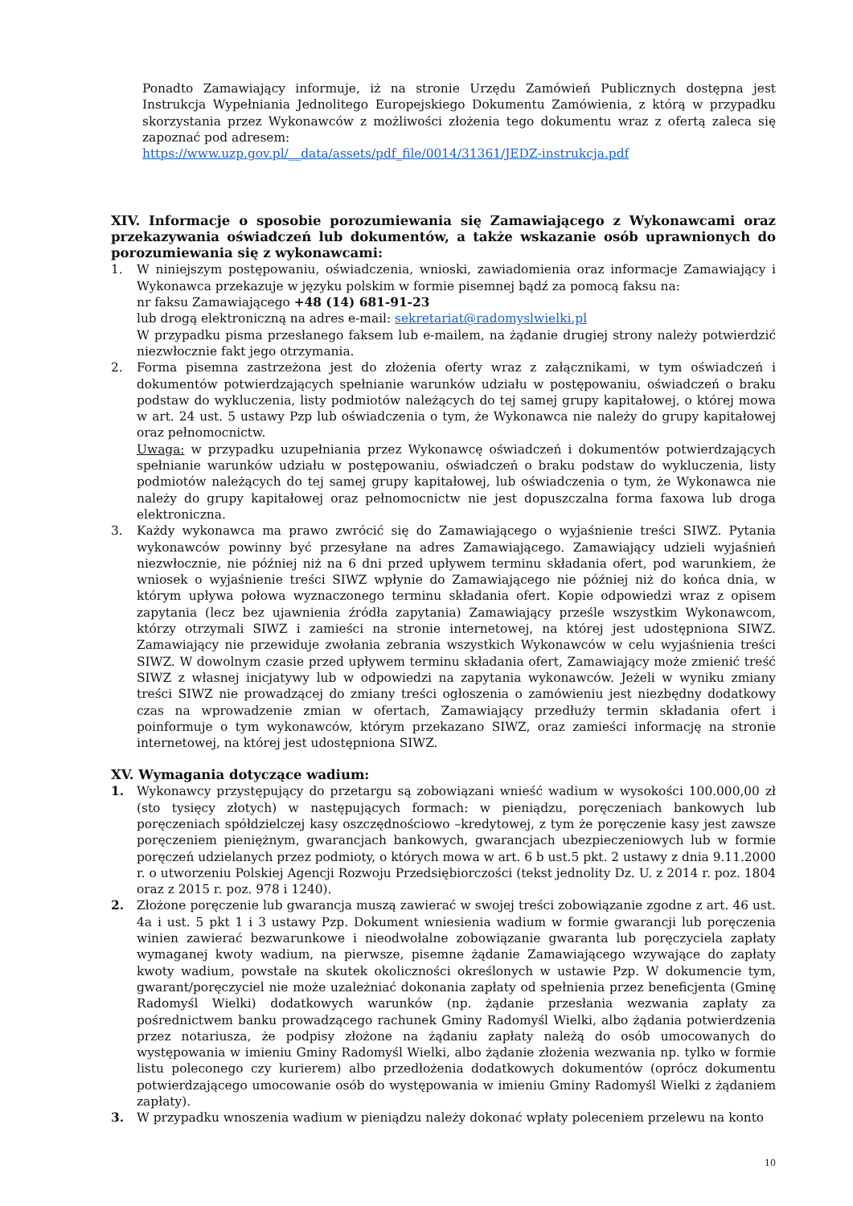Ponadto Zamawiający informuje, iż na stronie Urzędu Zamówień Publicznych dostępna jest Instrukcja Wypełniania Jednolitego Europejskiego Dokumentu Zamówienia, z którą w przypadku skorzystania przez Wykonawców z możliwości złożenia tego dokumentu wraz z ofertą zaleca się zapoznać pod adresem:
https://www.uzp.gov.pl/__data/assets/pdf_file/0014/31361/JEDZ-instrukcja.pdf
XIV. Informacje o sposobie porozumiewania się Zamawiającego z Wykonawcami oraz przekazywania oświadczeń lub dokumentów, a także wskazanie osób uprawnionych do porozumiewania się z wykonawcami:
1. W niniejszym postępowaniu, oświadczenia, wnioski, zawiadomienia oraz informacje Zamawiający i Wykonawca przekazuje w języku polskim w formie pisemnej bądź za pomocą faksu na:
nr faksu Zamawiającego +48 (14) 681-91-23
lub drogą elektroniczną na adres e-mail: sekretariat@radomyslwielki.pl
W przypadku pisma przesłanego faksem lub e-mailem, na żądanie drugiej strony należy potwierdzić niezwłocznie fakt jego otrzymania.
2. Forma pisemna zastrzeżona jest do złożenia oferty wraz z załącznikami, w tym oświadczeń i dokumentów potwierdzających spełnianie warunków udziału w postępowaniu, oświadczeń o braku podstaw do wykluczenia, listy podmiotów należących do tej samej grupy kapitałowej, o której mowa w art. 24 ust. 5 ustawy Pzp lub oświadczenia o tym, że Wykonawca nie należy do grupy kapitałowej oraz pełnomocnictw.
Uwaga: w przypadku uzupełniania przez Wykonawcę oświadczeń i dokumentów potwierdzających spełnianie warunków udziału w postępowaniu, oświadczeń o braku podstaw do wykluczenia, listy podmiotów należących do tej samej grupy kapitałowej, lub oświadczenia o tym, że Wykonawca nie należy do grupy kapitałowej oraz pełnomocnictw nie jest dopuszczalna forma faxowa lub droga elektroniczna.
3. Każdy wykonawca ma prawo zwrócić się do Zamawiającego o wyjaśnienie treści SIWZ. Pytania wykonawców powinny być przesyłane na adres Zamawiającego. Zamawiający udzieli wyjaśnień niezwłocznie, nie później niż na 6 dni przed upływem terminu składania ofert, pod warunkiem, że wniosek o wyjaśnienie treści SIWZ wpłynie do Zamawiającego nie później niż do końca dnia, w którym upływa połowa wyznaczonego terminu składania ofert. Kopie odpowiedzi wraz z opisem zapytania (lecz bez ujawnienia źródła zapytania) Zamawiający prześle wszystkim Wykonawcom, którzy otrzymali SIWZ i zamieści na stronie internetowej, na której jest udostępniona SIWZ. Zamawiający nie przewiduje zwołania zebrania wszystkich Wykonawców w celu wyjaśnienia treści SIWZ. W dowolnym czasie przed upływem terminu składania ofert, Zamawiający może zmienić treść SIWZ z własnej inicjatywy lub w odpowiedzi na zapytania wykonawców. Jeżeli w wyniku zmiany treści SIWZ nie prowadzącej do zmiany treści ogłoszenia o zamówieniu jest niezbędny dodatkowy czas na wprowadzenie zmian w ofertach, Zamawiający przedłuży termin składania ofert i poinformuje o tym wykonawców, którym przekazano SIWZ, oraz zamieści informację na stronie internetowej, na której jest udostępniona SIWZ.
XV. Wymagania dotyczące wadium:
1. Wykonawcy przystępujący do przetargu są zobowiązani wnieść wadium w wysokości 100.000,00 zł (sto tysięcy złotych) w następujących formach: w pieniądzu, poręczeniach bankowych lub poręczeniach spółdzielczej kasy oszczędnościowo –kredytowej, z tym że poręczenie kasy jest zawsze poręczeniem pieniężnym, gwarancjach bankowych, gwarancjach ubezpieczeniowych lub w formie poręczeń udzielanych przez podmioty, o których mowa w art. 6 b ust.5 pkt. 2 ustawy z dnia 9.11.2000 r. o utworzeniu Polskiej Agencji Rozwoju Przedsiębiorczości (tekst jednolity Dz. U. z 2014 r. poz. 1804 oraz z 2015 r. poz. 978 i 1240).
2. Złożone poręczenie lub gwarancja muszą zawierać w swojej treści zobowiązanie zgodne z art. 46 ust. 4a i ust. 5 pkt 1 i 3 ustawy Pzp. Dokument wniesienia wadium w formie gwarancji lub poręczenia winien zawierać bezwarunkowe i nieodwołalne zobowiązanie gwaranta lub poręczyciela zapłaty wymaganej kwoty wadium, na pierwsze, pisemne żądanie Zamawiającego wzywające do zapłaty kwoty wadium, powstałe na skutek okoliczności określonych w ustawie Pzp. W dokumencie tym, gwarant/poręczyciel nie może uzależniać dokonania zapłaty od spełnienia przez beneficjenta (Gminę Radomyśl Wielki) dodatkowych warunków (np. żądanie przesłania wezwania zapłaty za pośrednictwem banku prowadzącego rachunek Gminy Radomyśl Wielki, albo żądania potwierdzenia przez notariusza, że podpisy złożone na żądaniu zapłaty należą do osób umocowanych do występowania w imieniu Gminy Radomyśl Wielki, albo żądanie złożenia wezwania np. tylko w formie listu poleconego czy kurierem) albo przedłożenia dodatkowych dokumentów (oprócz dokumentu potwierdzającego umocowanie osób do występowania w imieniu Gminy Radomyśl Wielki z żądaniem zapłaty).
3. W przypadku wnoszenia wadium w pieniądzu należy dokonać wpłaty poleceniem przelewu na konto
10